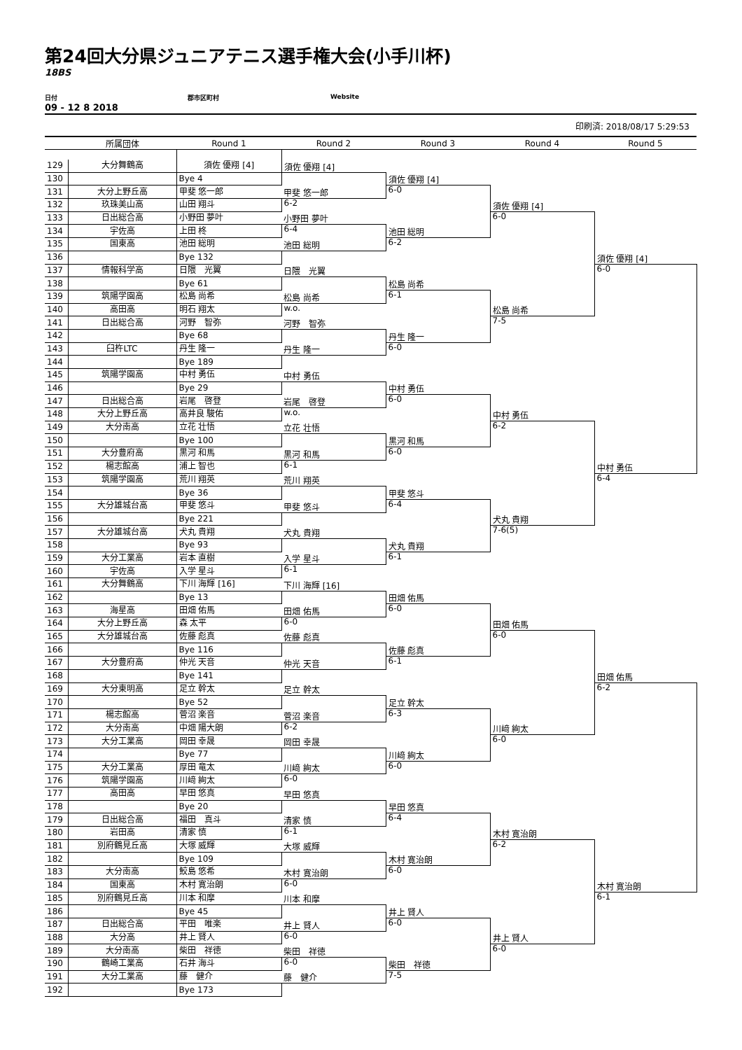第24回大分県ジュニアテニス選手権大会(小手川杯)
18BS
日付 郡市区町村 Website
09 - 12 8 2018
印刷済: 2018/08/17 5:29:53
| | 所属団体 | Round 1 | Round 2 | Round 3 | Round 4 | Round 5 |
| --- | --- | --- | --- | --- | --- | --- |
| 129 | 大分舞鶴高 | 須佐 優翔 [4] | 須佐 優翔 [4] | 須佐 優翔 [4] | 須佐 優翔 [4] | 須佐 優翔 [4] |
| 130 | | Bye 4 | | | | |
| 131 | 大分上野丘高 | 甲斐 悠一郎 | 甲斐 悠一郎 | 6-0 | | |
| 132 | 玖珠美山高 | 山田 翔斗 | 6-2 | | | |
| 133 | 日出総合高 | 小野田 夢叶 | 小野田 夢叶 | 池田 総明 | 6-0 | |
| 134 | 宇佐高 | 上田 柊 | 6-4 | | | |
| 135 | 国東高 | 池田 総明 | 池田 総明 | 6-2 | | |
| 136 | | Bye 132 | | | | |
| 137 | 情報科学高 | 日隈 光翼 | 日隈 光翼 | 松島 尚希 | 松島 尚希 | 6-0 |
| 138 | | Bye 61 | | | | |
| 139 | 筑陽学園高 | 松島 尚希 | 松島 尚希 | 6-1 | | |
| 140 | 高田高 | 明石 翔太 | w.o. | | | |
| 141 | 日出総合高 | 河野 智弥 | 河野 智弥 | 丹生 隆一 | 7-5 | |
| 142 | | Bye 68 | | | | |
| 143 | 臼杵LTC | 丹生 隆一 | 丹生 隆一 | 6-0 | | |
| 144 | | Bye 189 | | | | |
| 145 | 筑陽学園高 | 中村 勇伍 | 中村 勇伍 | 中村 勇伍 | 中村 勇伍 | 中村 勇伍 |
| 146 | | Bye 29 | | | | |
| 147 | 日出総合高 | 岩尾 啓登 | 岩尾 啓登 | 6-0 | | |
| 148 | 大分上野丘高 | 高井良 駿佑 | w.o. | | | |
| 149 | 大分南高 | 立花 壮悟 | 立花 壮悟 | 黒河 和馬 | 6-2 | |
| 150 | | Bye 100 | | | | |
| 151 | 大分豊府高 | 黒河 和馬 | 黒河 和馬 | 6-0 | | |
| 152 | 楊志館高 | 浦上 智也 | 6-1 | | | |
| 153 | 筑陽学園高 | 荒川 翔英 | 荒川 翔英 | 甲斐 悠斗 | 犬丸 貴翔 | 6-4 |
| 154 | | Bye 36 | | | | |
| 155 | 大分雄城台高 | 甲斐 悠斗 | 甲斐 悠斗 | 6-4 | | |
| 156 | | Bye 221 | | | | |
| 157 | 大分雄城台高 | 犬丸 貴翔 | 犬丸 貴翔 | 犬丸 貴翔 | 7-6(5) | |
| 158 | | Bye 93 | | | | |
| 159 | 大分工業高 | 岩本 直樹 | 入学 星斗 | 6-1 | | |
| 160 | 宇佐高 | 入学 星斗 | 6-1 | | | |
| 161 | 大分舞鶴高 | 下川 海輝 [16] | 下川 海輝 [16] | 田畑 佑馬 | 田畑 佑馬 | 田畑 佑馬 |
| 162 | | Bye 13 | | | | |
| 163 | 海星高 | 田畑 佑馬 | 田畑 佑馬 | 6-0 | | |
| 164 | 大分上野丘高 | 森 太平 | 6-0 | | | |
| 165 | 大分雄城台高 | 佐藤 彪真 | 佐藤 彪真 | 佐藤 彪真 | 6-0 | |
| 166 | | Bye 116 | | | | |
| 167 | 大分豊府高 | 仲光 天音 | 仲光 天音 | 6-1 | | |
| 168 | | Bye 141 | | | | |
| 169 | 大分東明高 | 足立 幹太 | 足立 幹太 | 足立 幹太 | 川﨑 絢太 | 6-2 |
| 170 | | Bye 52 | | | | |
| 171 | 楊志館高 | 菅沼 楽音 | 菅沼 楽音 | 6-3 | | |
| 172 | 大分南高 | 中畑 陽大朗 | 6-2 | | | |
| 173 | 大分工業高 | 岡田 幸晟 | 岡田 幸晟 | 川﨑 絢太 | 6-0 | |
| 174 | | Bye 77 | | | | |
| 175 | 大分工業高 | 厚田 竜太 | 川﨑 絢太 | 6-0 | | |
| 176 | 筑陽学園高 | 川﨑 絢太 | 6-0 | | | |
| 177 | 高田高 | 早田 悠真 | 早田 悠真 | 早田 悠真 | 木村 寛治朗 | 木村 寛治朗 |
| 178 | | Bye 20 | | | | |
| 179 | 日出総合高 | 福田 真斗 | 清家 慎 | 6-4 | | |
| 180 | 岩田高 | 清家 慎 | 6-1 | | | |
| 181 | 別府鶴見丘高 | 大塚 威輝 | 大塚 威輝 | 木村 寛治朗 | 6-2 | |
| 182 | | Bye 109 | | | | |
| 183 | 大分南高 | 鮫島 悠希 | 木村 寛治朗 | 6-0 | | |
| 184 | 国東高 | 木村 寛治朗 | 6-0 | | | |
| 185 | 別府鶴見丘高 | 川本 和摩 | 川本 和摩 | 井上 賢人 | 井上 賢人 | 6-1 |
| 186 | | Bye 45 | | | | |
| 187 | 日出総合高 | 平田 唯楽 | 井上 賢人 | 6-0 | | |
| 188 | 大分高 | 井上 賢人 | 6-0 | | | |
| 189 | 大分南高 | 柴田 祥徳 | 柴田 祥徳 | 柴田 祥徳 | 6-0 | |
| 190 | 鶴崎工業高 | 石井 海斗 | 6-0 | | | |
| 191 | 大分工業高 | 藤 健介 | 藤 健介 | 7-5 | | |
| 192 | | Bye 173 | | | | |